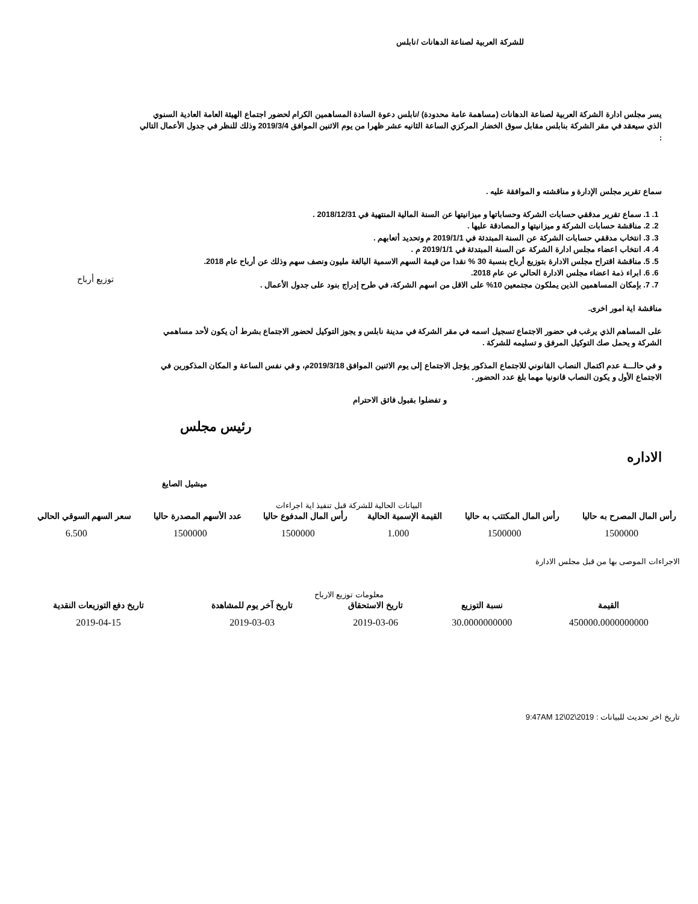للشركة العربية لصناعة الدهانات /نابلس
يسر مجلس ادارة الشركة العربية لصناعة الدهانات (مساهمة عامة محدودة) /نابلس دعوة السادة المساهمين الكرام لحضور اجتماع الهيئة العامة العادية السنوي الذي سيعقد في مقر الشركة بنابلس مقابل سوق الخضار المركزي الساعة الثانيه عشر ظهرا من يوم الاثنين الموافق 2019/3/4 وذلك للنظر في جدول الأعمال التالي :
سماع تقرير مجلس الإدارة و مناقشته و الموافقة عليه .
1. 1. سماع تقرير مدققي حسابات الشركة وحساباتها و ميزانيتها عن السنة المالية المنتهية في 2018/12/31 .
2. 2. مناقشة حسابات الشركة و ميزانيتها و المصادقة عليها .
3. 3. انتخاب مدققي حسابات الشركة عن السنة المبتدئة في 2019/1/1 م وتحديد أتعابهم .
4. 4. انتخاب اعضاء مجلس ادارة الشركة عن السنة المبتدئة في 2019/1/1 م .
5. 5. مناقشة اقتراح مجلس الادارة بتوزيع أرباح بنسبة 30 % نقدا من قيمة السهم الاسمية البالغة مليون ونصف سهم وذلك عن أرباح عام 2018.
6. 6. ابراء ذمة اعضاء مجلس الادارة الحالي عن عام 2018.
7. 7. بإمكان المساهمين الذين يملكون مجتمعين 10% على الاقل من اسهم الشركة، في طرح إدراج بنود على جدول الأعمال .
مناقشة اية امور اخرى.
على المساهم الذي يرغب في حضور الاجتماع تسجيل اسمه في مقر الشركة في مدينة نابلس و يجوز التوكيل لحضور الاجتماع بشرط أن يكون لأحد مساهمي الشركة و يحمل صك التوكيل المرفق و تسليمه للشركة .
و في حالـــة عدم اكتمال النصاب القانوني للاجتماع المذكور يؤجل الاجتماع إلى يوم الاثنين الموافق 2019/3/18م، و في نفس الساعة و المكان المذكورين في الاجتماع الأول و يكون النصاب قانونيا مهما بلغ عدد الحضور .
و تفضلوا بقبول فائق الاحترام
رئيس مجلس
الاداره
ميشيل الصايغ
توزيع أرباح
البيانات الحالية للشركة قبل تنفيذ اية اجراءات
| رأس المال المصرح به حاليا | رأس المال المكتتب به حاليا | القيمة الإسمية الحالية | رأس المال المدفوع حاليا | عدد الأسهم المصدرة حاليا | سعر السهم السوقي الحالي |
| --- | --- | --- | --- | --- | --- |
| 1500000 | 1500000 | 1.000 | 1500000 | 1500000 | 6.500 |
الاجراءات الموصى بها من قبل مجلس الادارة
معلومات توزيع الارباح
| القيمة | نسبة التوزيع | تاريخ الاستحقاق | تاريخ آخر يوم للمشاهدة | تاريخ دفع التوزيعات النقدية |
| --- | --- | --- | --- | --- |
| 450000.0000000000 | 30.0000000000 | 2019-03-06 | 2019-03-03 | 2019-04-15 |
تاريخ اخر تحديث للبيانات : 2019\02\12 9:47AM